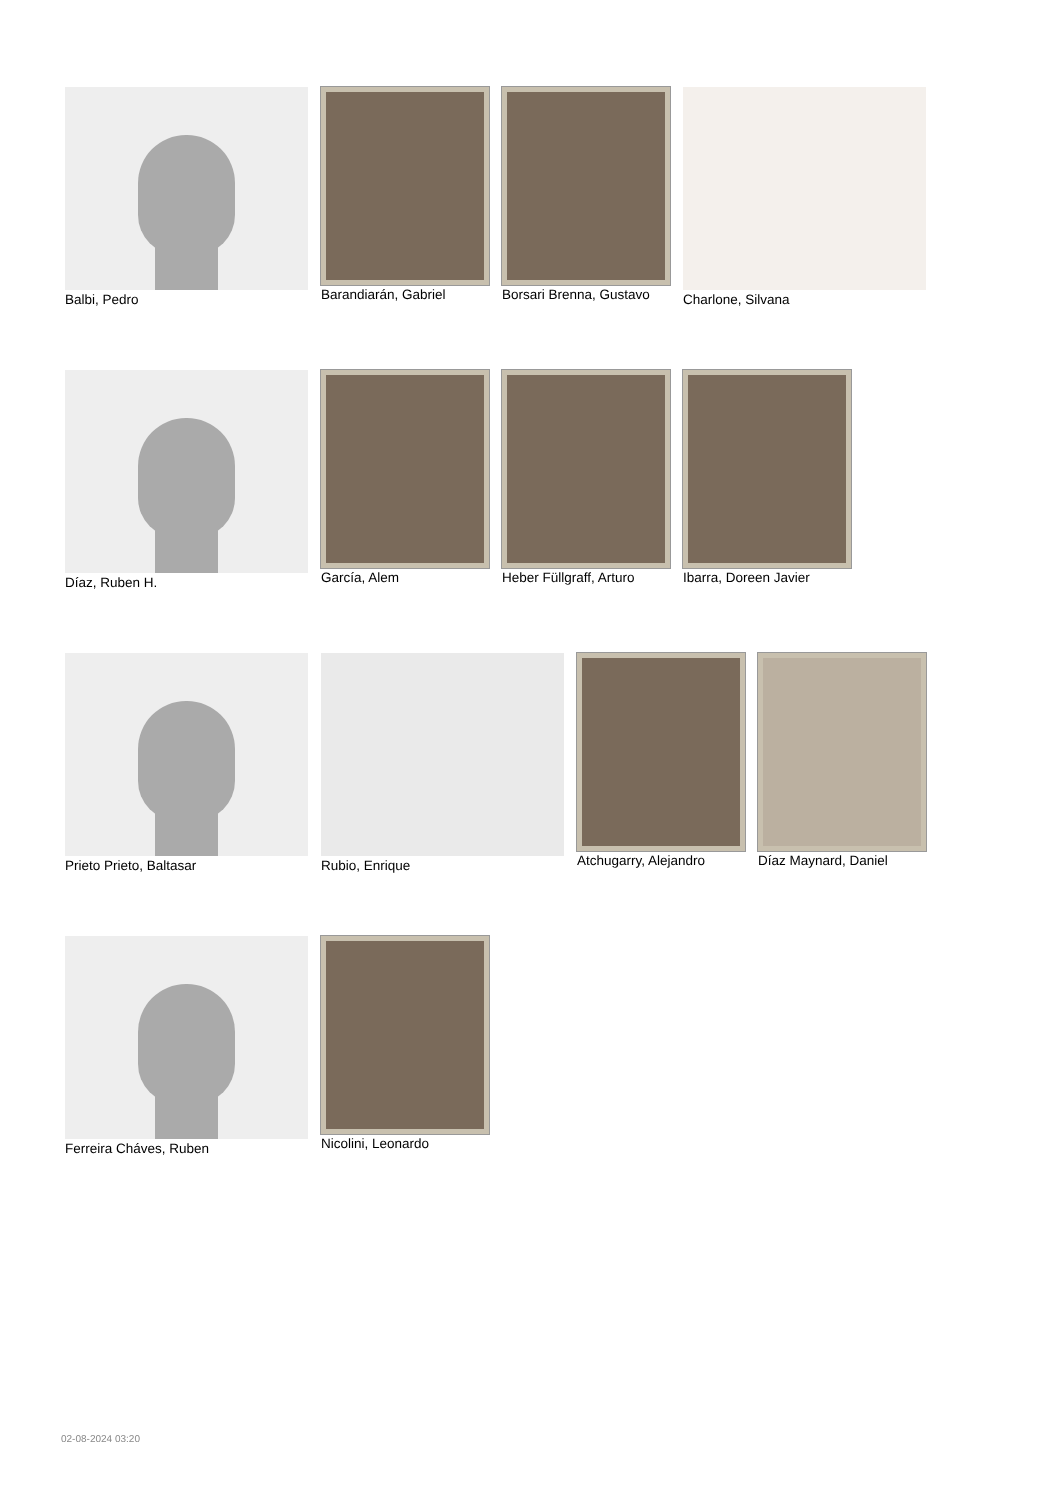Balbi, Pedro Barandiarán, Gabriel Borsari Brenna, Gustavo Charlone, Silvana
Díaz, Ruben H. García, Alem Heber Füllgraff, Arturo Ibarra, Doreen Javier
Prieto Prieto, Baltasar Rubio, Enrique Atchugarry, Alejandro Díaz Maynard, Daniel
Ferreira Cháves, Ruben Nicolini, Leonardo
02-08-2024 03:20